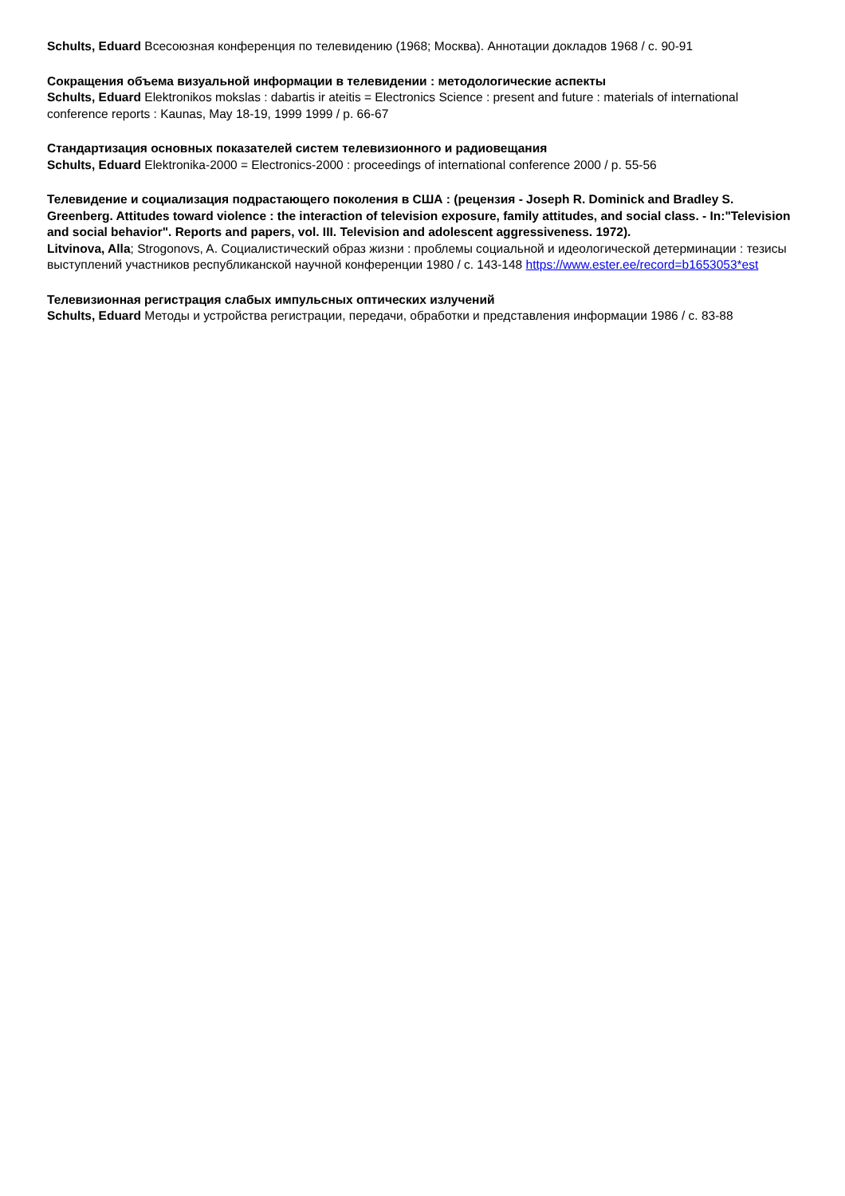Schults, Eduard Всесоюзная конференция по телевидению (1968; Москва). Аннотации докладов 1968 / с. 90-91
Сокращения объема визуальной информации в телевидении : методологические аспекты
Schults, Eduard Elektronikos mokslas : dabartis ir ateitis = Electronics Science : present and future : materials of international conference reports : Kaunas, May 18-19, 1999 1999 / p. 66-67
Стандартизация основных показателей систем телевизионного и радиовещания
Schults, Eduard Elektronika-2000 = Electronics-2000 : proceedings of international conference 2000 / p. 55-56
Телевидение и социализация подрастающего поколения в США : (рецензия - Joseph R. Dominick and Bradley S. Greenberg. Attitudes toward violence : the interaction of television exposure, family attitudes, and social class. - In:"Television and social behavior". Reports and papers, vol. III. Television and adolescent aggressiveness. 1972).
Litvinova, Alla; Strogonovs, A. Социалистический образ жизни : проблемы социальной и идеологической детерминации : тезисы выступлений участников республиканской научной конференции 1980 / с. 143-148 https://www.ester.ee/record=b1653053*est
Телевизионная регистрация слабых импульсных оптических излучений
Schults, Eduard Методы и устройства регистрации, передачи, обработки и представления информации 1986 / с. 83-88